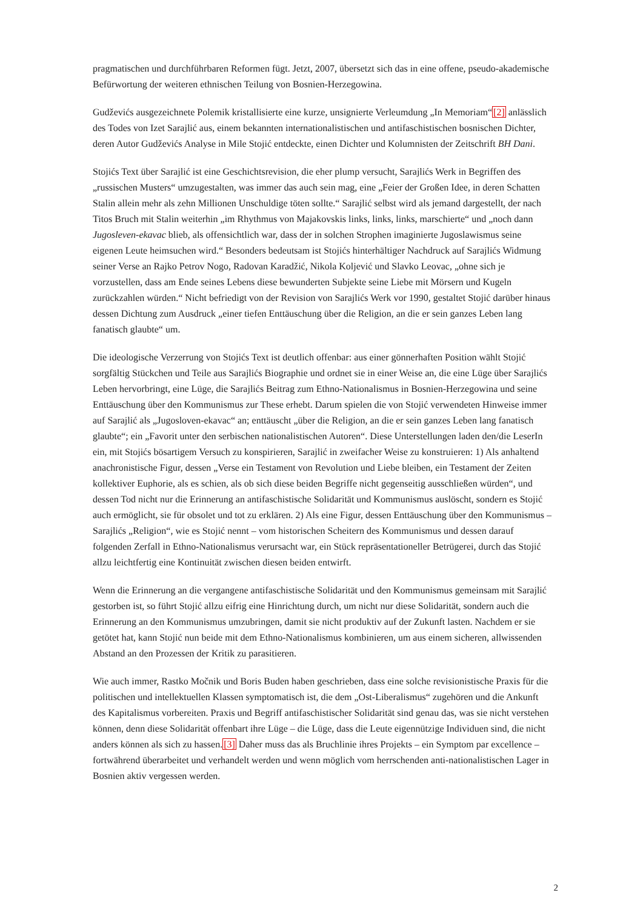pragmatischen und durchführbaren Reformen fügt. Jetzt, 2007, übersetzt sich das in eine offene, pseudo-akademische Befürwortung der weiteren ethnischen Teilung von Bosnien-Herzegowina.
Gudževićs ausgezeichnete Polemik kristallisierte eine kurze, unsignierte Verleumdung „In Memoriam“[2] anlässlich des Todes von Izet Sarajlić aus, einem bekannten internationalistischen und antifaschistischen bosnischen Dichter, deren Autor Gudževićs Analyse in Mile Stojić entdeckte, einen Dichter und Kolumnisten der Zeitschrift BH Dani.
Stojićs Text über Sarajlić ist eine Geschichtsrevision, die eher plump versucht, Sarajlićs Werk in Begriffen des „russischen Musters“ umzugestalten, was immer das auch sein mag, eine „Feier der Großen Idee, in deren Schatten Stalin allein mehr als zehn Millionen Unschuldige töten sollte.“ Sarajlić selbst wird als jemand dargestellt, der nach Titos Bruch mit Stalin weiterhin „im Rhythmus von Majakovskis links, links, links, marschierte“ und „noch dann Jugosleven-ekavac blieb, als offensichtlich war, dass der in solchen Strophen imaginierte Jugoslawismus seine eigenen Leute heimsuchen wird.“ Besonders bedeutsam ist Stojićs hinterhältiger Nachdruck auf Sarajlićs Widmung seiner Verse an Rajko Petrov Nogo, Radovan Karadžić, Nikola Koljević und Slavko Leovac, „ohne sich je vorzustellen, dass am Ende seines Lebens diese bewunderten Subjekte seine Liebe mit Mörsern und Kugeln zurückzahlen würden.“ Nicht befriedigt von der Revision von Sarajlićs Werk vor 1990, gestaltet Stojić darüber hinaus dessen Dichtung zum Ausdruck „einer tiefen Enttäuschung über die Religion, an die er sein ganzes Leben lang fanatisch glaubte“ um.
Die ideologische Verzerrung von Stojićs Text ist deutlich offenbar: aus einer gönnerhaften Position wählt Stojić sorgfältig Stückchen und Teile aus Sarajlićs Biographie und ordnet sie in einer Weise an, die eine Lüge über Sarajlićs Leben hervorbringt, eine Lüge, die Sarajlićs Beitrag zum Ethno-Nationalismus in Bosnien-Herzegowina und seine Enttäuschung über den Kommunismus zur These erhebt. Darum spielen die von Stojić verwendeten Hinweise immer auf Sarajlić als „Jugosloven-ekavac“ an; enttäuscht „über die Religion, an die er sein ganzes Leben lang fanatisch glaubte“; ein „Favorit unter den serbischen nationalistischen Autoren“. Diese Unterstellungen laden den/die LeserIn ein, mit Stojićs bösartigem Versuch zu konspirieren, Sarajlić in zweifacher Weise zu konstruieren: 1) Als anhaltend anachronistische Figur, dessen „Verse ein Testament von Revolution und Liebe bleiben, ein Testament der Zeiten kollektiver Euphorie, als es schien, als ob sich diese beiden Begriffe nicht gegenseitig ausschließen würden“, und dessen Tod nicht nur die Erinnerung an antifaschistische Solidarität und Kommunismus auslöscht, sondern es Stojić auch ermöglicht, sie für obsolet und tot zu erklären. 2) Als eine Figur, dessen Enttäuschung über den Kommunismus – Sarajlićs „Religion“, wie es Stojić nennt – vom historischen Scheitern des Kommunismus und dessen darauf folgenden Zerfall in Ethno-Nationalismus verursacht war, ein Stück repräsentationeller Betrügerei, durch das Stojić allzu leichtfertig eine Kontinuität zwischen diesen beiden entwirft.
Wenn die Erinnerung an die vergangene antifaschistische Solidarität und den Kommunismus gemeinsam mit Sarajlić gestorben ist, so führt Stojić allzu eifrig eine Hinrichtung durch, um nicht nur diese Solidarität, sondern auch die Erinnerung an den Kommunismus umzubringen, damit sie nicht produktiv auf der Zukunft lasten. Nachdem er sie getötet hat, kann Stojić nun beide mit dem Ethno-Nationalismus kombinieren, um aus einem sicheren, allwissenden Abstand an den Prozessen der Kritik zu parasitieren.
Wie auch immer, Rastko Močnik und Boris Buden haben geschrieben, dass eine solche revisionistische Praxis für die politischen und intellektuellen Klassen symptomatisch ist, die dem „Ost-Liberalismus“ zugehören und die Ankunft des Kapitalismus vorbereiten. Praxis und Begriff antifaschistischer Solidarität sind genau das, was sie nicht verstehen können, denn diese Solidarität offenbart ihre Lüge – die Lüge, dass die Leute eigennützige Individuen sind, die nicht anders können als sich zu hassen.[3] Daher muss das als Bruchlinie ihres Projekts – ein Symptom par excellence – fortwährend überarbeitet und verhandelt werden und wenn möglich vom herrschenden anti-nationalistischen Lager in Bosnien aktiv vergessen werden.
2